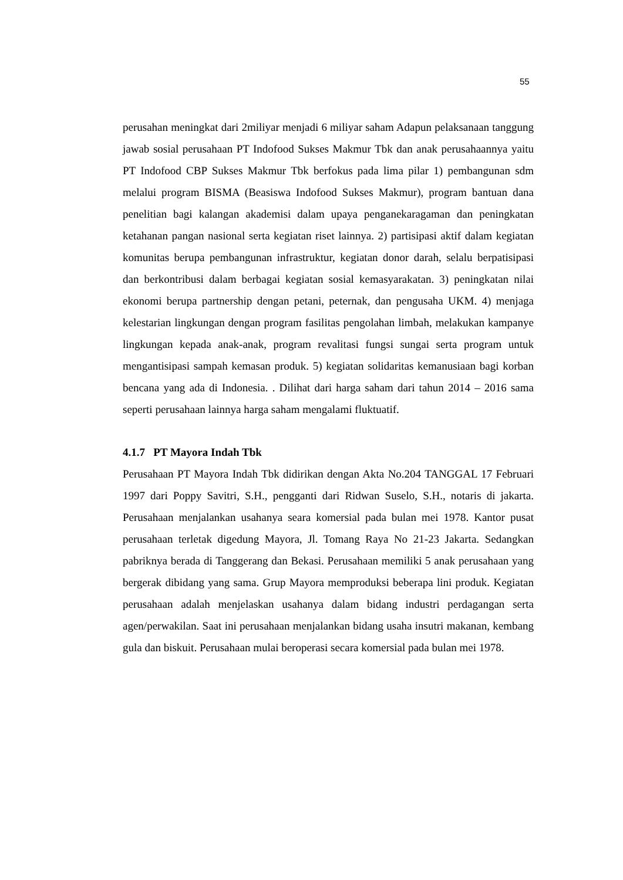55
perusahan meningkat dari 2miliyar menjadi 6 miliyar saham Adapun pelaksanaan tanggung jawab sosial perusahaan PT Indofood Sukses Makmur Tbk dan anak perusahaannya yaitu PT Indofood CBP Sukses Makmur Tbk berfokus pada lima pilar 1) pembangunan sdm melalui program BISMA (Beasiswa Indofood Sukses Makmur), program bantuan dana penelitian bagi kalangan akademisi dalam upaya penganekaragaman dan peningkatan ketahanan pangan nasional serta kegiatan riset lainnya. 2) partisipasi aktif dalam kegiatan komunitas berupa pembangunan infrastruktur, kegiatan donor darah, selalu berpatisipasi dan berkontribusi dalam berbagai kegiatan sosial kemasyarakatan. 3) peningkatan nilai ekonomi berupa partnership dengan petani, peternak, dan pengusaha UKM. 4) menjaga kelestarian lingkungan dengan program fasilitas pengolahan limbah, melakukan kampanye lingkungan kepada anak-anak, program revalitasi fungsi sungai serta program untuk mengantisipasi sampah kemasan produk. 5) kegiatan solidaritas kemanusiaan bagi korban bencana yang ada di Indonesia. . Dilihat dari harga saham dari tahun 2014 – 2016 sama seperti perusahaan lainnya harga saham mengalami fluktuatif.
4.1.7 PT Mayora Indah Tbk
Perusahaan PT Mayora Indah Tbk didirikan dengan Akta No.204 TANGGAL 17 Februari 1997 dari Poppy Savitri, S.H., pengganti dari Ridwan Suselo, S.H., notaris di jakarta. Perusahaan menjalankan usahanya seara komersial pada bulan mei 1978. Kantor pusat perusahaan terletak digedung Mayora, Jl. Tomang Raya No 21-23 Jakarta. Sedangkan pabriknya berada di Tanggerang dan Bekasi. Perusahaan memiliki 5 anak perusahaan yang bergerak dibidang yang sama. Grup Mayora memproduksi beberapa lini produk. Kegiatan perusahaan adalah menjelaskan usahanya dalam bidang industri perdagangan serta agen/perwakilan. Saat ini perusahaan menjalankan bidang usaha insutri makanan, kembang gula dan biskuit. Perusahaan mulai beroperasi secara komersial pada bulan mei 1978.